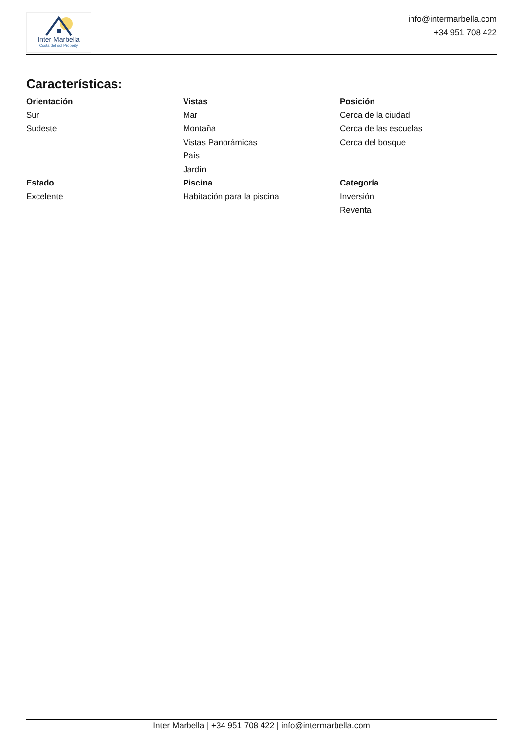Inter Marbella
Costa del sol Property
info@intermarbella.com
+34 951 708 422
Características:
Orientación
Sur
Sudeste
Vistas
Mar
Montaña
Vistas Panorámicas
País
Jardín
Posición
Cerca de la ciudad
Cerca de las escuelas
Cerca del bosque
Estado
Excelente
Piscina
Habitación para la piscina
Categoría
Inversión
Reventa
Inter Marbella | +34 951 708 422 | info@intermarbella.com